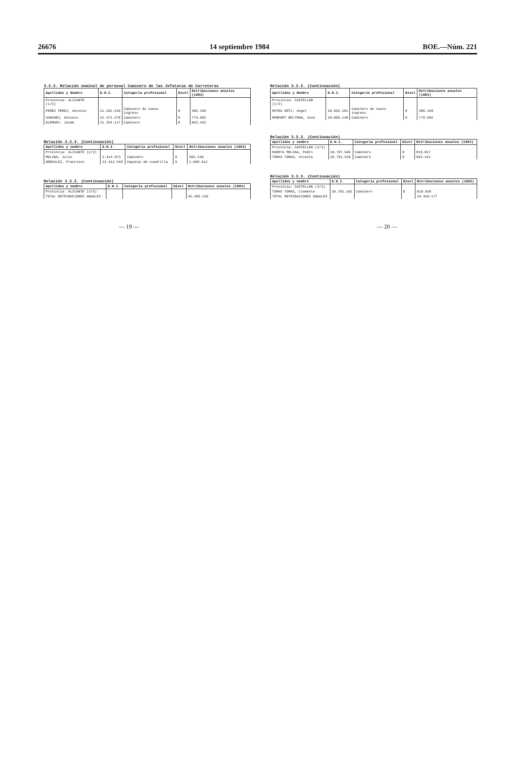26676 14 septiembre 1984 BOE.—Núm. 221
3.3.3. Relación nominal de personal Caminero de las Jefaturas de Carreteras
| Apellidos y Nombre | D.N.I. | Categoría profesional | Nivel | Retribuciones anuales (1983) |
| --- | --- | --- | --- | --- |
| Provincia: ALICANTE (1/3) | | | | |
| PEREZ PEREZ, Antonio | 21.191.510 | Caminero de nuevo ingreso | 8 | 486.348 |
| SANCHEZ, Antonio | 21.471.279 | Caminero | 8 | 779.582 |
| ALEMANY, Jaime | 21.334.117 | Caminero | 8 | 863.432 |
Relación 3.3.3. (Continuación)
| Apellidos y nombre | D.N.I. | Categoría profesional | Nivel | Retribuciones anuales (1983) |
| --- | --- | --- | --- | --- |
| Provincia: ALICANTE (2/3) | | | | |
| MOLINA, Julio | 3.414.073 | Caminero | 8 | 891.240 |
| GONZALEZ, Francisco | 21.412.349 | Capataz de cuadrilla | 9 | 1.060.612 |
Relación 3.3.3. (Continuación)
| Apellidos y nombre | D.N.I. | Categoría profesional | Nivel | Retribuciones anuales (1983) |
| --- | --- | --- | --- | --- |
| Provincia: ALICANTE (3/3) | | | | |
| TOTAL RETRIBUCIONES ANUALES | | | | 45.489.136 |
Relación 3.3.3. (Continuación)
| Apellidos y Nombre | D.N.I. | Categoría profesional | Nivel | Retribuciones anuales (1983) |
| --- | --- | --- | --- | --- |
| Provincia: CASTELLON (1/3) | | | | |
| MATEU ORTI, Angel | 18.852.181 | Caminero de nuevo ingreso | 8 | 486.348 |
| MONFORT BELTRAN, José | 18.809.148 | Caminero | 8 | 779.582 |
Relación 3.3.3. (Continuación)
| Apellidos y nombre | D.N.I. | Categoría profesional | Nivel | Retribuciones anuales (1983) |
| --- | --- | --- | --- | --- |
| Provincia: CASTELLON (2/3) | | | | |
| HUERTA MOLINA, Pedro | 18.787.945 | Caminero | 8 | 819.037 |
| TOMAS TOMAS, Vicente | 18.793.526 | Caminero | 8 | 863.422 |
Relación 3.3.3. (Continuación)
| Apellidos y nombre | D.N.I. | Categoría profesional | Nivel | Retribuciones anuales (1983) |
| --- | --- | --- | --- | --- |
| Provincia: CASTELLON (3/3) | | | | |
| TOMAS TOMAS, Clemente | 18.782.182 | Caminero | 8 | 819.030 |
| TOTAL RETRIBUCIONES ANUALES | | | | 34.418.177 |
— 19 — — 20 —